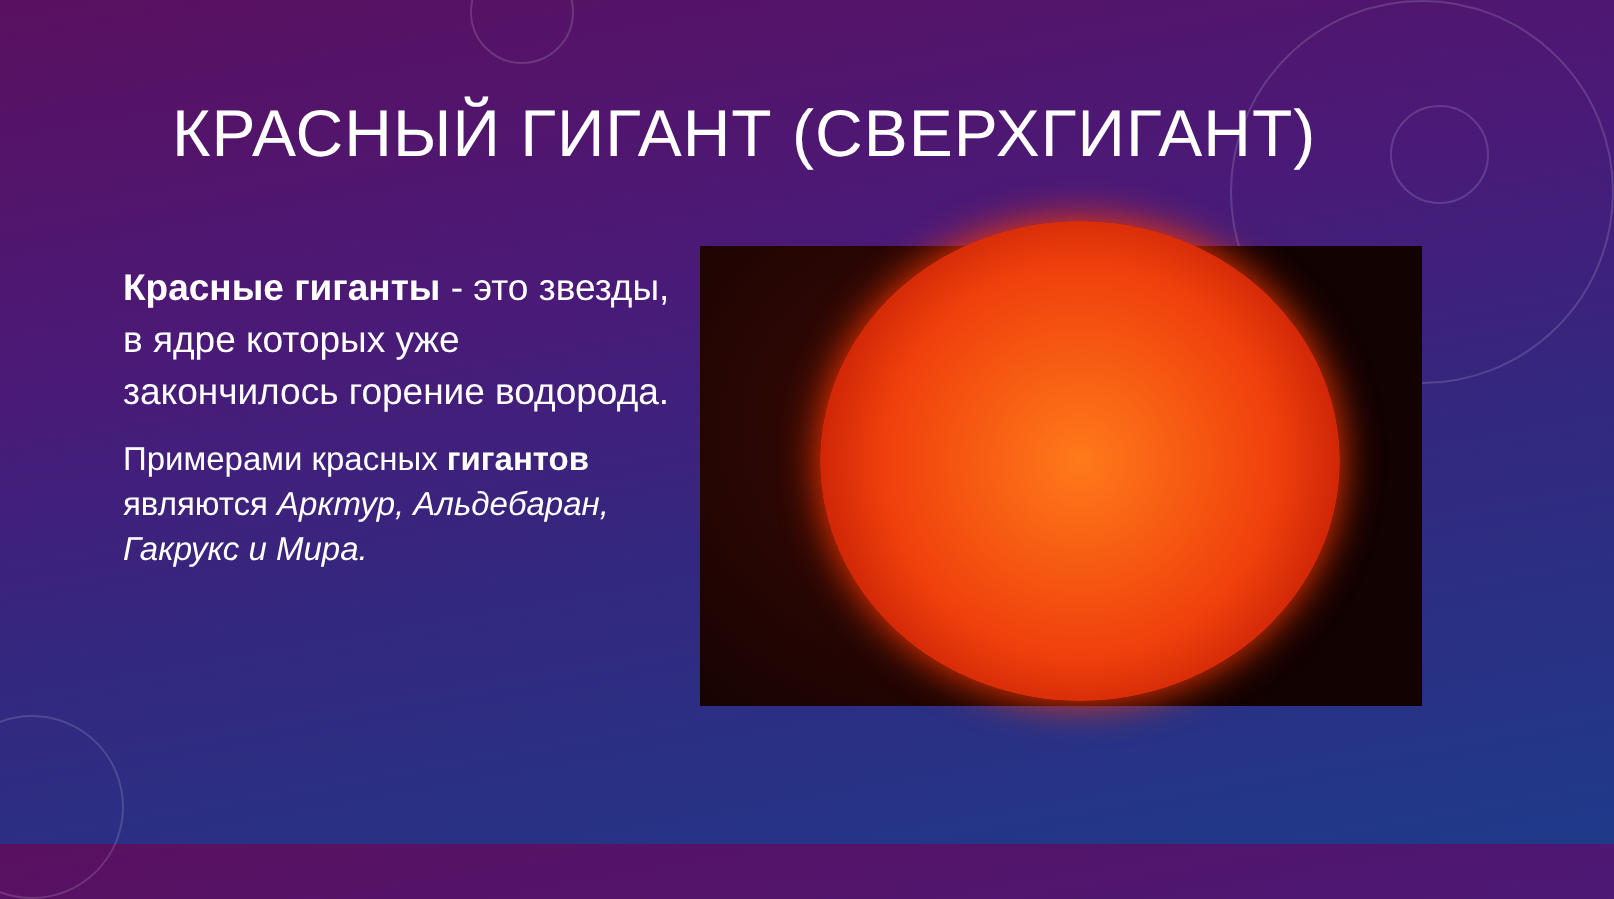КРАСНЫЙ ГИГАНТ (СВЕРХГИГАНТ)
Красные гиганты - это звезды, в ядре которых уже закончилось горение водорода.
Примерами красных гигантов являются Арктур, Альдебаран, Гакрукс и Мира.